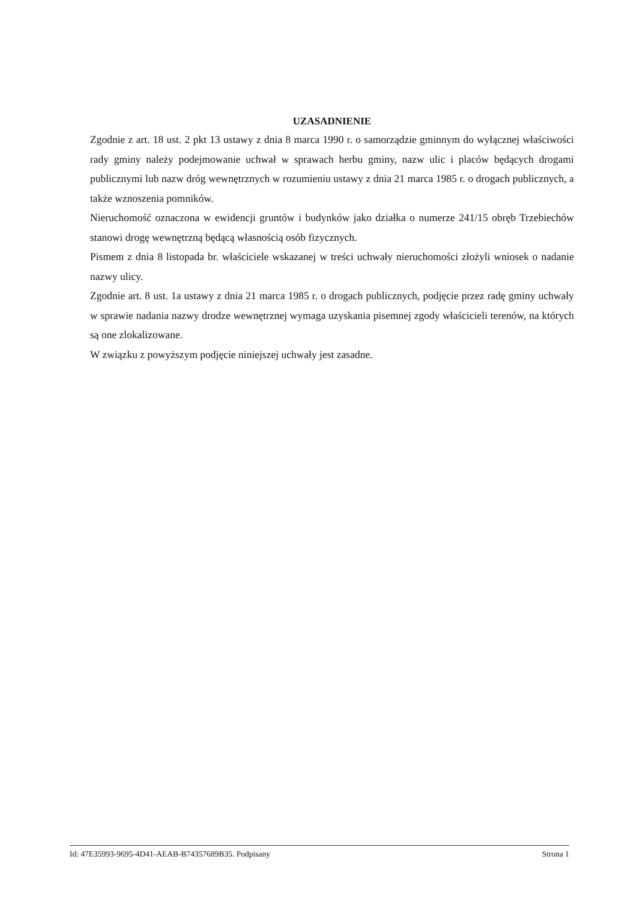UZASADNIENIE
Zgodnie z art. 18 ust. 2 pkt 13 ustawy z dnia 8 marca 1990 r. o samorządzie gminnym do wyłącznej właściwości rady gminy należy podejmowanie uchwał w sprawach herbu gminy, nazw ulic i placów będących drogami publicznymi lub nazw dróg wewnętrznych w rozumieniu ustawy z dnia 21 marca 1985 r. o drogach publicznych, a także wznoszenia pomników.
Nieruchomość oznaczona w ewidencji gruntów i budynków jako działka o numerze 241/15 obręb Trzebiechów stanowi drogę wewnętrzną będącą własnością osób fizycznych.
Pismem z dnia 8 listopada br. właściciele wskazanej w treści uchwały nieruchomości złożyli wniosek o nadanie nazwy ulicy.
Zgodnie art. 8 ust. 1a ustawy z dnia 21 marca 1985 r. o drogach publicznych, podjęcie przez radę gminy uchwały w sprawie nadania nazwy drodze wewnętrznej wymaga uzyskania pisemnej zgody właścicieli terenów, na których są one zlokalizowane.
W związku z powyższym podjęcie niniejszej uchwały jest zasadne.
Id: 47E35993-9695-4D41-AEAB-B74357689B35. Podpisany Strona 1